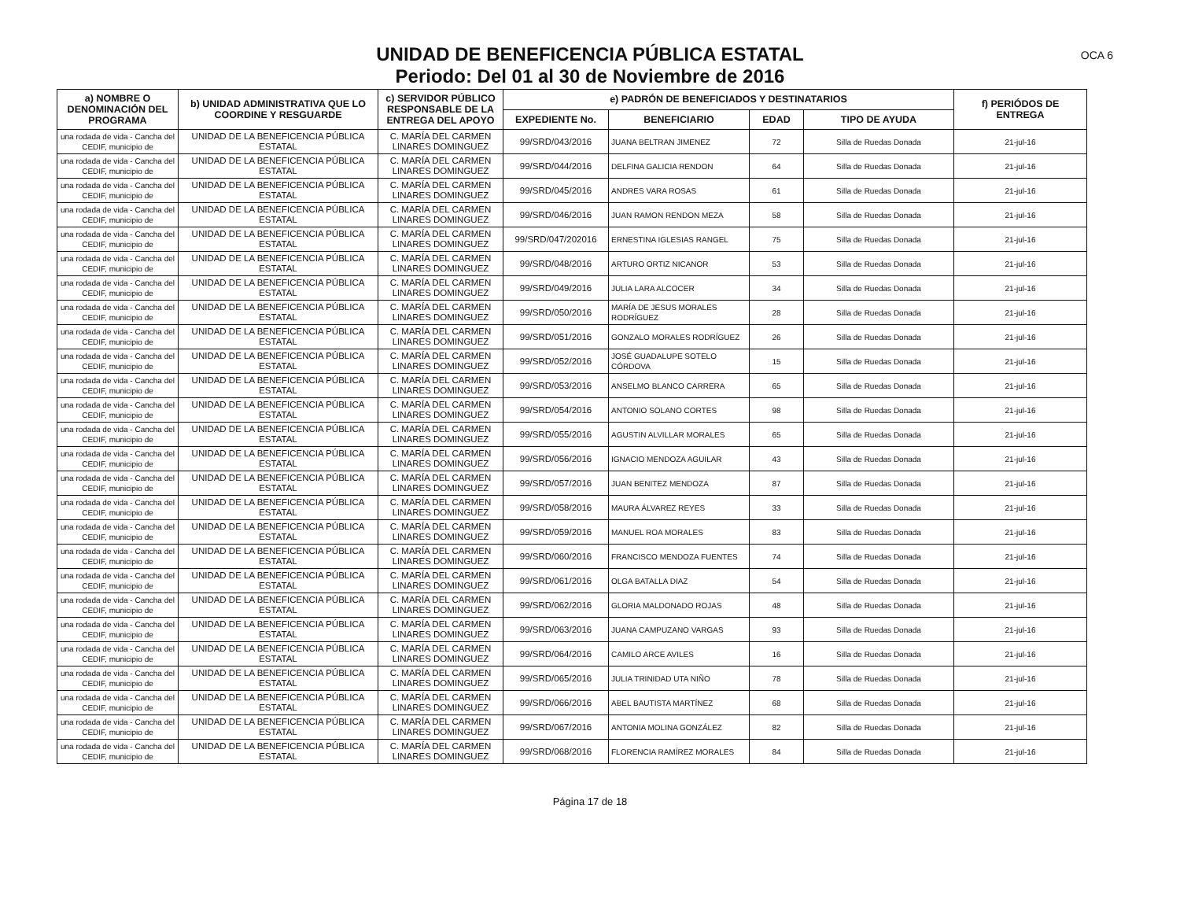UNIDAD DE BENEFICENCIA PÚBLICA ESTATAL
Periodo: Del 01 al 30 de Noviembre de 2016
OCA 6
| a) NOMBRE O DENOMINACIÓN DEL PROGRAMA | b) UNIDAD ADMINISTRATIVA QUE LO COORDINE Y RESGUARDE | c) SERVIDOR PÚBLICO RESPONSABLE DE LA ENTREGA DEL APOYO | e) PADRÓN DE BENEFICIADOS Y DESTINATARIOS | | | | f) PERIÓDOS DE ENTREGA |
| --- | --- | --- | --- | --- | --- | --- | --- |
| | | | EXPEDIENTE No. | BENEFICIARIO | EDAD | TIPO DE AYUDA | |
| una rodada de vida - Cancha del CEDIF, municipio de | UNIDAD DE LA BENEFICENCIA PÚBLICA ESTATAL | C. MARÍA DEL CARMEN LINARES DOMINGUEZ | 99/SRD/043/2016 | JUANA BELTRAN JIMENEZ | 72 | Silla de Ruedas Donada | 21-jul-16 |
| una rodada de vida - Cancha del CEDIF, municipio de | UNIDAD DE LA BENEFICENCIA PÚBLICA ESTATAL | C. MARÍA DEL CARMEN LINARES DOMINGUEZ | 99/SRD/044/2016 | DELFINA GALICIA RENDON | 64 | Silla de Ruedas Donada | 21-jul-16 |
| una rodada de vida - Cancha del CEDIF, municipio de | UNIDAD DE LA BENEFICENCIA PÚBLICA ESTATAL | C. MARÍA DEL CARMEN LINARES DOMINGUEZ | 99/SRD/045/2016 | ANDRES VARA ROSAS | 61 | Silla de Ruedas Donada | 21-jul-16 |
| una rodada de vida - Cancha del CEDIF, municipio de | UNIDAD DE LA BENEFICENCIA PÚBLICA ESTATAL | C. MARÍA DEL CARMEN LINARES DOMINGUEZ | 99/SRD/046/2016 | JUAN RAMON RENDON MEZA | 58 | Silla de Ruedas Donada | 21-jul-16 |
| una rodada de vida - Cancha del CEDIF, municipio de | UNIDAD DE LA BENEFICENCIA PÚBLICA ESTATAL | C. MARÍA DEL CARMEN LINARES DOMINGUEZ | 99/SRD/047/202016 | ERNESTINA IGLESIAS RANGEL | 75 | Silla de Ruedas Donada | 21-jul-16 |
| una rodada de vida - Cancha del CEDIF, municipio de | UNIDAD DE LA BENEFICENCIA PÚBLICA ESTATAL | C. MARÍA DEL CARMEN LINARES DOMINGUEZ | 99/SRD/048/2016 | ARTURO ORTIZ NICANOR | 53 | Silla de Ruedas Donada | 21-jul-16 |
| una rodada de vida - Cancha del CEDIF, municipio de | UNIDAD DE LA BENEFICENCIA PÚBLICA ESTATAL | C. MARÍA DEL CARMEN LINARES DOMINGUEZ | 99/SRD/049/2016 | JULIA LARA ALCOCER | 34 | Silla de Ruedas Donada | 21-jul-16 |
| una rodada de vida - Cancha del CEDIF, municipio de | UNIDAD DE LA BENEFICENCIA PÚBLICA ESTATAL | C. MARÍA DEL CARMEN LINARES DOMINGUEZ | 99/SRD/050/2016 | MARÍA DE JESUS MORALES RODRÍGUEZ | 28 | Silla de Ruedas Donada | 21-jul-16 |
| una rodada de vida - Cancha del CEDIF, municipio de | UNIDAD DE LA BENEFICENCIA PÚBLICA ESTATAL | C. MARÍA DEL CARMEN LINARES DOMINGUEZ | 99/SRD/051/2016 | GONZALO MORALES RODRÍGUEZ | 26 | Silla de Ruedas Donada | 21-jul-16 |
| una rodada de vida - Cancha del CEDIF, municipio de | UNIDAD DE LA BENEFICENCIA PÚBLICA ESTATAL | C. MARÍA DEL CARMEN LINARES DOMINGUEZ | 99/SRD/052/2016 | JOSÉ GUADALUPE SOTELO CÓRDOVA | 15 | Silla de Ruedas Donada | 21-jul-16 |
| una rodada de vida - Cancha del CEDIF, municipio de | UNIDAD DE LA BENEFICENCIA PÚBLICA ESTATAL | C. MARÍA DEL CARMEN LINARES DOMINGUEZ | 99/SRD/053/2016 | ANSELMO BLANCO CARRERA | 65 | Silla de Ruedas Donada | 21-jul-16 |
| una rodada de vida - Cancha del CEDIF, municipio de | UNIDAD DE LA BENEFICENCIA PÚBLICA ESTATAL | C. MARÍA DEL CARMEN LINARES DOMINGUEZ | 99/SRD/054/2016 | ANTONIO SOLANO CORTES | 98 | Silla de Ruedas Donada | 21-jul-16 |
| una rodada de vida - Cancha del CEDIF, municipio de | UNIDAD DE LA BENEFICENCIA PÚBLICA ESTATAL | C. MARÍA DEL CARMEN LINARES DOMINGUEZ | 99/SRD/055/2016 | AGUSTIN ALVILLAR MORALES | 65 | Silla de Ruedas Donada | 21-jul-16 |
| una rodada de vida - Cancha del CEDIF, municipio de | UNIDAD DE LA BENEFICENCIA PÚBLICA ESTATAL | C. MARÍA DEL CARMEN LINARES DOMINGUEZ | 99/SRD/056/2016 | IGNACIO MENDOZA AGUILAR | 43 | Silla de Ruedas Donada | 21-jul-16 |
| una rodada de vida - Cancha del CEDIF, municipio de | UNIDAD DE LA BENEFICENCIA PÚBLICA ESTATAL | C. MARÍA DEL CARMEN LINARES DOMINGUEZ | 99/SRD/057/2016 | JUAN BENITEZ MENDOZA | 87 | Silla de Ruedas Donada | 21-jul-16 |
| una rodada de vida - Cancha del CEDIF, municipio de | UNIDAD DE LA BENEFICENCIA PÚBLICA ESTATAL | C. MARÍA DEL CARMEN LINARES DOMINGUEZ | 99/SRD/058/2016 | MAURA ÁLVAREZ REYES | 33 | Silla de Ruedas Donada | 21-jul-16 |
| una rodada de vida - Cancha del CEDIF, municipio de | UNIDAD DE LA BENEFICENCIA PÚBLICA ESTATAL | C. MARÍA DEL CARMEN LINARES DOMINGUEZ | 99/SRD/059/2016 | MANUEL ROA MORALES | 83 | Silla de Ruedas Donada | 21-jul-16 |
| una rodada de vida - Cancha del CEDIF, municipio de | UNIDAD DE LA BENEFICENCIA PÚBLICA ESTATAL | C. MARÍA DEL CARMEN LINARES DOMINGUEZ | 99/SRD/060/2016 | FRANCISCO MENDOZA FUENTES | 74 | Silla de Ruedas Donada | 21-jul-16 |
| una rodada de vida - Cancha del CEDIF, municipio de | UNIDAD DE LA BENEFICENCIA PÚBLICA ESTATAL | C. MARÍA DEL CARMEN LINARES DOMINGUEZ | 99/SRD/061/2016 | OLGA BATALLA DIAZ | 54 | Silla de Ruedas Donada | 21-jul-16 |
| una rodada de vida - Cancha del CEDIF, municipio de | UNIDAD DE LA BENEFICENCIA PÚBLICA ESTATAL | C. MARÍA DEL CARMEN LINARES DOMINGUEZ | 99/SRD/062/2016 | GLORIA MALDONADO ROJAS | 48 | Silla de Ruedas Donada | 21-jul-16 |
| una rodada de vida - Cancha del CEDIF, municipio de | UNIDAD DE LA BENEFICENCIA PÚBLICA ESTATAL | C. MARÍA DEL CARMEN LINARES DOMINGUEZ | 99/SRD/063/2016 | JUANA CAMPUZANO VARGAS | 93 | Silla de Ruedas Donada | 21-jul-16 |
| una rodada de vida - Cancha del CEDIF, municipio de | UNIDAD DE LA BENEFICENCIA PÚBLICA ESTATAL | C. MARÍA DEL CARMEN LINARES DOMINGUEZ | 99/SRD/064/2016 | CAMILO ARCE AVILES | 16 | Silla de Ruedas Donada | 21-jul-16 |
| una rodada de vida - Cancha del CEDIF, municipio de | UNIDAD DE LA BENEFICENCIA PÚBLICA ESTATAL | C. MARÍA DEL CARMEN LINARES DOMINGUEZ | 99/SRD/065/2016 | JULIA TRINIDAD UTA NIÑO | 78 | Silla de Ruedas Donada | 21-jul-16 |
| una rodada de vida - Cancha del CEDIF, municipio de | UNIDAD DE LA BENEFICENCIA PÚBLICA ESTATAL | C. MARÍA DEL CARMEN LINARES DOMINGUEZ | 99/SRD/066/2016 | ABEL BAUTISTA MARTÍNEZ | 68 | Silla de Ruedas Donada | 21-jul-16 |
| una rodada de vida - Cancha del CEDIF, municipio de | UNIDAD DE LA BENEFICENCIA PÚBLICA ESTATAL | C. MARÍA DEL CARMEN LINARES DOMINGUEZ | 99/SRD/067/2016 | ANTONIA MOLINA GONZÁLEZ | 82 | Silla de Ruedas Donada | 21-jul-16 |
| una rodada de vida - Cancha del CEDIF, municipio de | UNIDAD DE LA BENEFICENCIA PÚBLICA ESTATAL | C. MARÍA DEL CARMEN LINARES DOMINGUEZ | 99/SRD/068/2016 | FLORENCIA RAMÍREZ MORALES | 84 | Silla de Ruedas Donada | 21-jul-16 |
Página 17 de 18